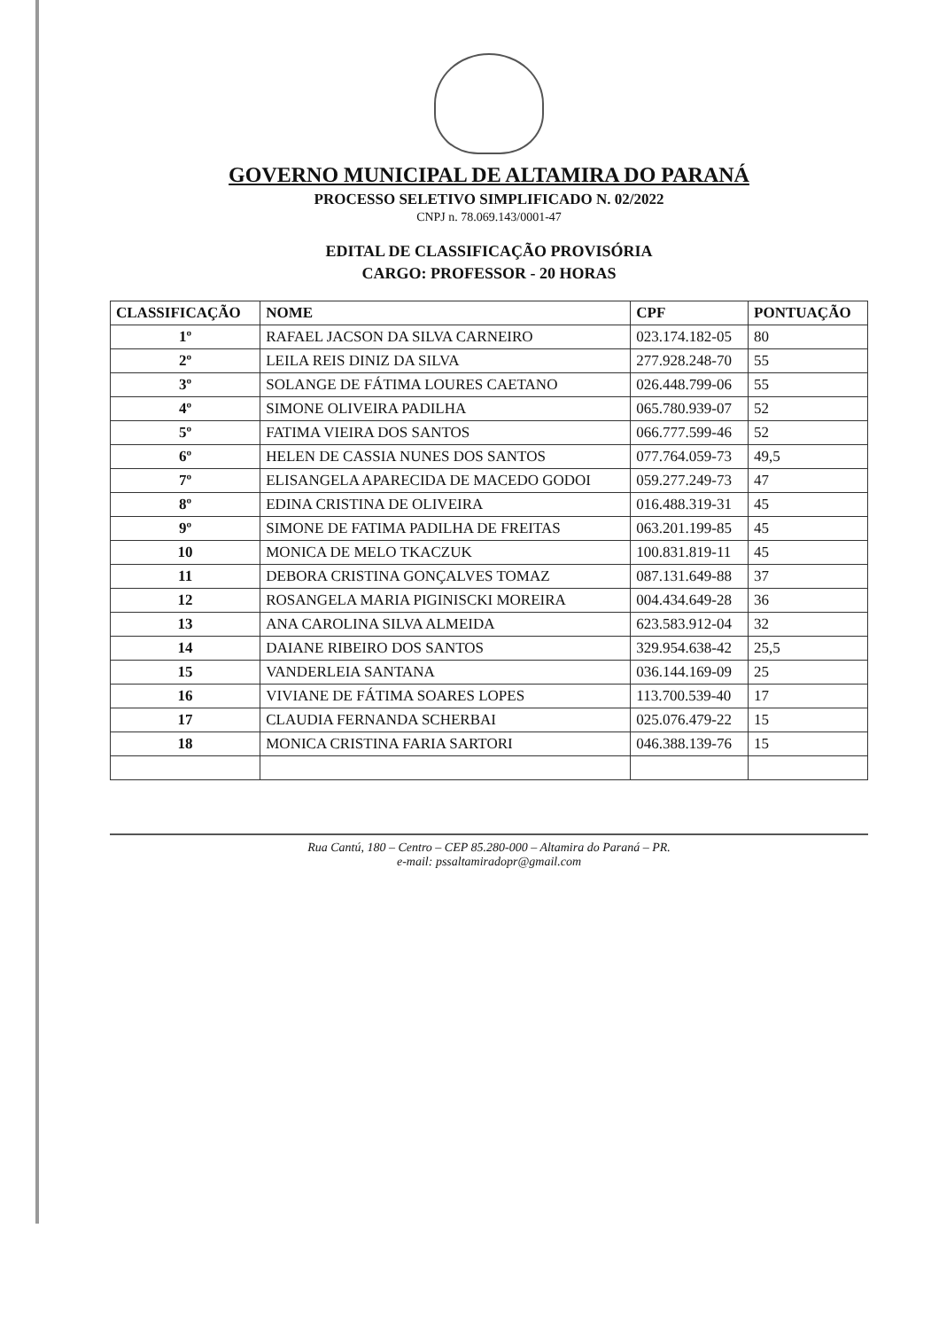GOVERNO MUNICIPAL DE ALTAMIRA DO PARANÁ
PROCESSO SELETIVO SIMPLIFICADO N. 02/2022
CNPJ n. 78.069.143/0001-47
EDITAL DE CLASSIFICAÇÃO PROVISÓRIA
CARGO: PROFESSOR - 20 HORAS
| CLASSIFICAÇÃO | NOME | CPF | PONTUAÇÃO |
| --- | --- | --- | --- |
| 1º | RAFAEL JACSON DA SILVA CARNEIRO | 023.174.182-05 | 80 |
| 2º | LEILA REIS DINIZ DA SILVA | 277.928.248-70 | 55 |
| 3º | SOLANGE DE FÁTIMA LOURES CAETANO | 026.448.799-06 | 55 |
| 4º | SIMONE OLIVEIRA PADILHA | 065.780.939-07 | 52 |
| 5º | FATIMA VIEIRA DOS SANTOS | 066.777.599-46 | 52 |
| 6º | HELEN DE CASSIA NUNES DOS SANTOS | 077.764.059-73 | 49,5 |
| 7º | ELISANGELA APARECIDA DE MACEDO GODOI | 059.277.249-73 | 47 |
| 8º | EDINA CRISTINA DE OLIVEIRA | 016.488.319-31 | 45 |
| 9º | SIMONE DE FATIMA PADILHA DE FREITAS | 063.201.199-85 | 45 |
| 10 | MONICA DE MELO TKACZUK | 100.831.819-11 | 45 |
| 11 | DEBORA CRISTINA GONÇALVES TOMAZ | 087.131.649-88 | 37 |
| 12 | ROSANGELA MARIA PIGINISCKI MOREIRA | 004.434.649-28 | 36 |
| 13 | ANA CAROLINA SILVA ALMEIDA | 623.583.912-04 | 32 |
| 14 | DAIANE RIBEIRO DOS SANTOS | 329.954.638-42 | 25,5 |
| 15 | VANDERLEIA SANTANA | 036.144.169-09 | 25 |
| 16 | VIVIANE DE FÁTIMA SOARES LOPES | 113.700.539-40 | 17 |
| 17 | CLAUDIA FERNANDA SCHERBAI | 025.076.479-22 | 15 |
| 18 | MONICA CRISTINA FARIA SARTORI | 046.388.139-76 | 15 |
Rua Cantú, 180 – Centro – CEP 85.280-000 – Altamira do Paraná – PR.
e-mail: pssaltamiradopr@gmail.com